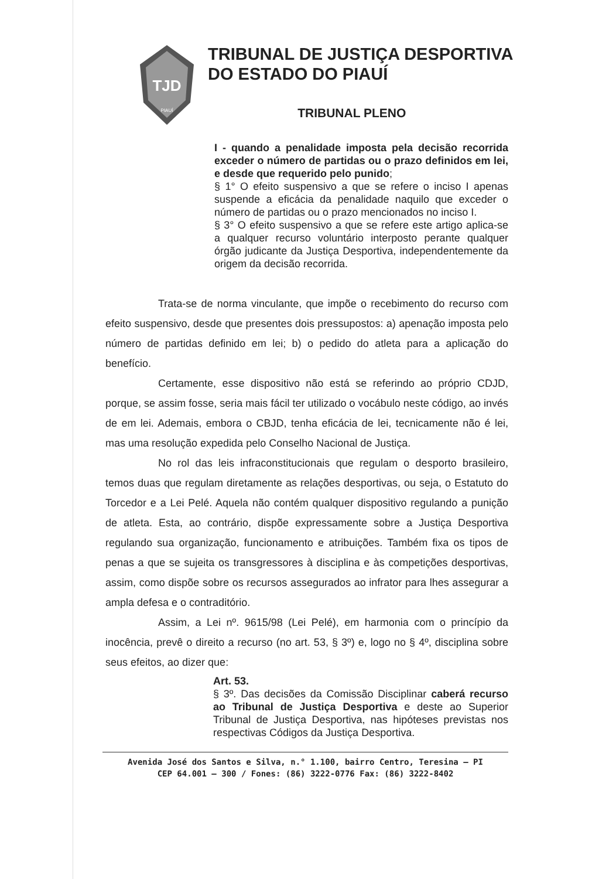TJD
PIAUÍ
TRIBUNAL DE JUSTIÇA DESPORTIVA
DO ESTADO DO PIAUÍ
TRIBUNAL PLENO
I - quando a penalidade imposta pela decisão recorrida exceder o número de partidas ou o prazo definidos em lei, e desde que requerido pelo punido;
§ 1° O efeito suspensivo a que se refere o inciso I apenas suspende a eficácia da penalidade naquilo que exceder o número de partidas ou o prazo mencionados no inciso I.
§ 3° O efeito suspensivo a que se refere este artigo aplica-se a qualquer recurso voluntário interposto perante qualquer órgão judicante da Justiça Desportiva, independentemente da origem da decisão recorrida.
Trata-se de norma vinculante, que impõe o recebimento do recurso com efeito suspensivo, desde que presentes dois pressupostos: a) apenação imposta pelo número de partidas definido em lei; b) o pedido do atleta para a aplicação do benefício.
Certamente, esse dispositivo não está se referindo ao próprio CDJD, porque, se assim fosse, seria mais fácil ter utilizado o vocábulo neste código, ao invés de em lei. Ademais, embora o CBJD, tenha eficácia de lei, tecnicamente não é lei, mas uma resolução expedida pelo Conselho Nacional de Justiça.
No rol das leis infraconstitucionais que regulam o desporto brasileiro, temos duas que regulam diretamente as relações desportivas, ou seja, o Estatuto do Torcedor e a Lei Pelé. Aquela não contém qualquer dispositivo regulando a punição de atleta. Esta, ao contrário, dispõe expressamente sobre a Justiça Desportiva regulando sua organização, funcionamento e atribuições. Também fixa os tipos de penas a que se sujeita os transgressores à disciplina e às competições desportivas, assim, como dispõe sobre os recursos assegurados ao infrator para lhes assegurar a ampla defesa e o contraditório.
Assim, a Lei nº. 9615/98 (Lei Pelé), em harmonia com o princípio da inocência, prevê o direito a recurso (no art. 53, § 3º) e, logo no § 4º, disciplina sobre seus efeitos, ao dizer que:
Art. 53.
§ 3º. Das decisões da Comissão Disciplinar caberá recurso ao Tribunal de Justiça Desportiva e deste ao Superior Tribunal de Justiça Desportiva, nas hipóteses previstas nos respectivas Códigos da Justiça Desportiva.
Avenida José dos Santos e Silva, n.° 1.100, bairro Centro, Teresina – PI
CEP 64.001 – 300 / Fones: (86) 3222-0776 Fax: (86) 3222-8402